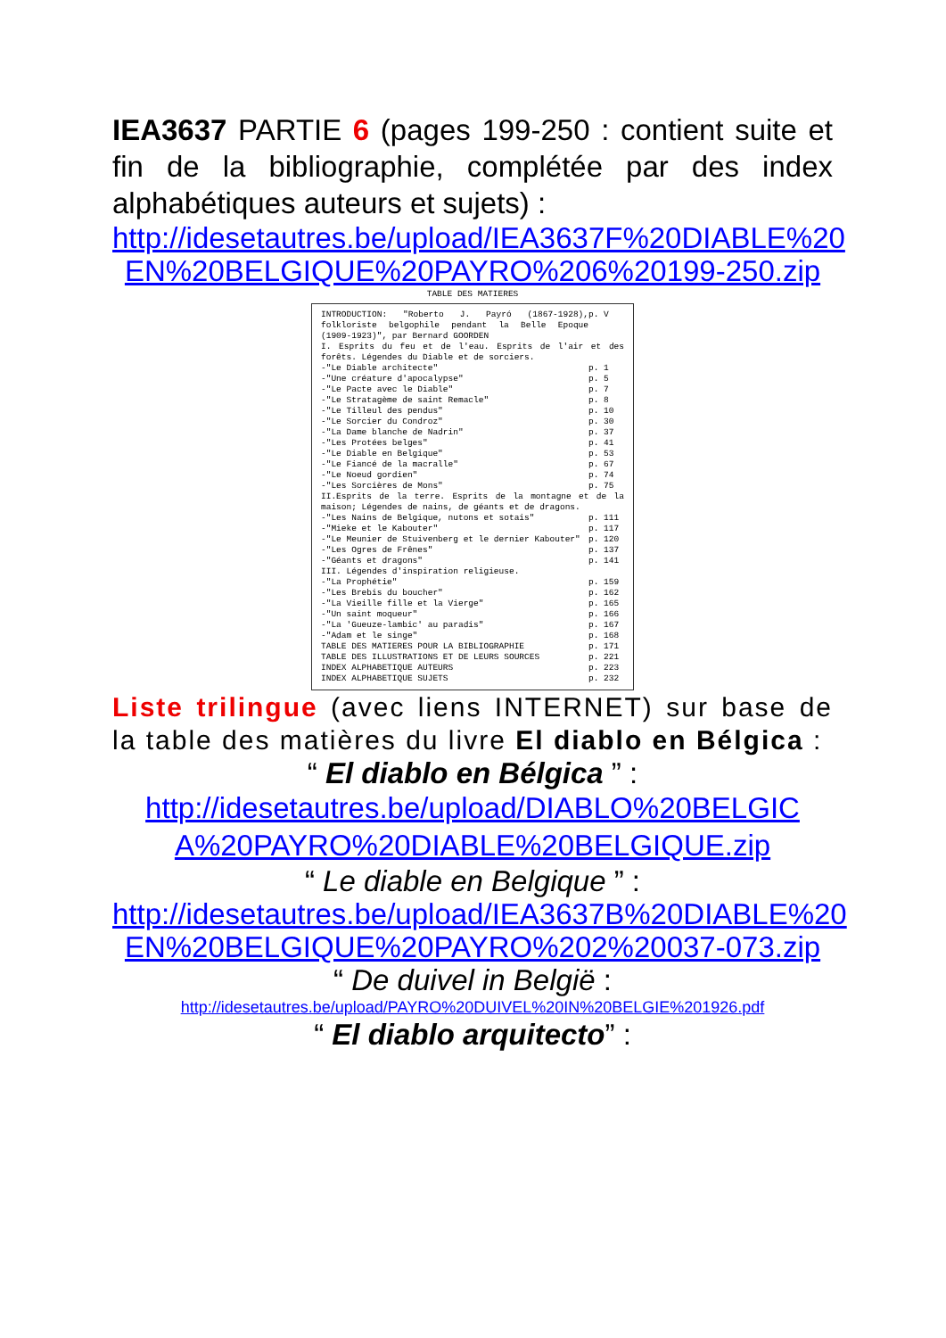IEA3637 PARTIE 6 (pages 199-250 : contient suite et fin de la bibliographie, complétée par des index alphabétiques auteurs et sujets) :
http://idesetautres.be/upload/IEA3637F%20DIABLE%20 EN%20BELGIQUE%20PAYRO%206%20199-250.zip
TABLE DES MATIERES
| INTRODUCTION: "Roberto J. Payró (1867-1928), folkloriste belgophile pendant la Belle Epoque (1909-1923)", par Bernard GOORDEN | p. V |
| I. Esprits du feu et de l'eau. Esprits de l'air et des forêts. Légendes du Diable et de sorciers. | |
| -"Le Diable architecte" | p. 1 |
| -"Une créature d'apocalypse" | p. 5 |
| -"Le Pacte avec le Diable" | p. 7 |
| -"Le Stratagème de saint Remacle" | p. 8 |
| -"Le Tilleul des pendus" | p. 10 |
| -"Le Sorcier du Condroz" | p. 30 |
| -"La Dame blanche de Nadrin" | p. 37 |
| -"Les Protées belges" | p. 41 |
| -"Le Diable en Belgique" | p. 53 |
| -"Le Fiancé de la macralle" | p. 67 |
| -"Le Noeud gordien" | p. 74 |
| -"Les Sorcières de Mons" | p. 75 |
| II.Esprits de la terre. Esprits de la montagne et de la maison; Légendes de nains, de géants et de dragons. | |
| -"Les Nains de Belgique, nutons et sotais" | p. 111 |
| -"Mieke et le Kabouter" | p. 117 |
| -"Le Meunier de Stuivenberg et le dernier Kabouter" | p. 120 |
| -"Les Ogres de Frênes" | p. 137 |
| -"Géants et dragons" | p. 141 |
| III. Légendes d'inspiration religieuse. | |
| -"La Prophétie" | p. 159 |
| -"Les Brebis du boucher" | p. 162 |
| -"La Vieille fille et la Vierge" | p. 165 |
| -"Un saint moqueur" | p. 166 |
| -"La 'Gueuze-lambic' au paradis" | p. 167 |
| -"Adam et le singe" | p. 168 |
| TABLE DES MATIERES POUR LA BIBLIOGRAPHIE | p. 171 |
| TABLE DES ILLUSTRATIONS ET DE LEURS SOURCES | p. 221 |
| INDEX ALPHABETIQUE AUTEURS | p. 223 |
| INDEX ALPHABETIQUE SUJETS | p. 232 |
Liste trilingue (avec liens INTERNET) sur base de la table des matières du livre El diablo en Bélgica :
“ El diablo en Bélgica ” :
http://idesetautres.be/upload/DIABLO%20BELGIC A%20PAYRO%20DIABLE%20BELGIQUE.zip
“ Le diable en Belgique ” :
http://idesetautres.be/upload/IEA3637B%20DIABLE%20 EN%20BELGIQUE%20PAYRO%202%20037-073.zip
“ De duivel in België :
http://idesetautres.be/upload/PAYRO%20DUIVEL%20IN%20BELGIE%201926.pdf
“ El diablo arquitecto” :